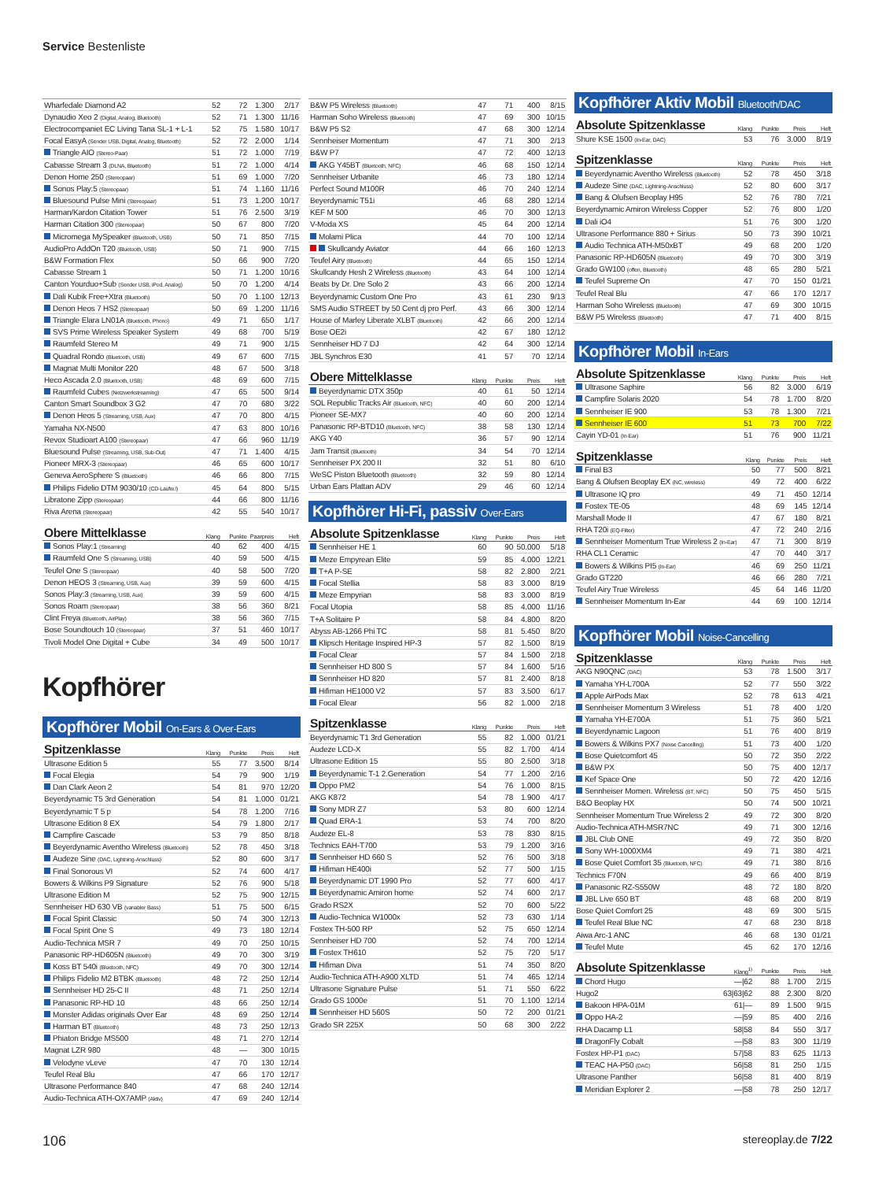Service Bestenliste
| Wharfedale Diamond A2 | 52 | 72 | 1.300 | 2/17 |
| Dynaudio Xeo 2 (Digital, Analog, Bluetooth) | 52 | 71 | 1.300 | 11/16 |
| Electrocompaniet EC Living Tana SL-1 + L-1 | 52 | 75 | 1.580 | 10/17 |
| Focal EasyA (Sender USB, Digital, Analog, Bluetooth) | 52 | 72 | 2.000 | 1/14 |
| Triangle AIO (Stereo-Paar) | 51 | 72 | 1.000 | 7/19 |
| Cabasse Stream 3 (DLNA, Bluetooth) | 51 | 72 | 1.000 | 4/14 |
| Denon Home 250 (Stereopaar) | 51 | 69 | 1.000 | 7/20 |
| Sonos Play:5 (Stereopaar) | 51 | 74 | 1.160 | 11/16 |
| Bluesound Pulse Mini (Stereopaar) | 51 | 73 | 1.200 | 10/17 |
| Harman/Kardon Citation Tower | 51 | 76 | 2.500 | 3/19 |
| Harman Citation 300 (Stereopaar) | 50 | 67 | 800 | 7/20 |
| Micromega MySpeaker (Bluetooth, USB) | 50 | 71 | 850 | 7/15 |
| AudioPro AddOn T20 (Bluetooth, USB) | 50 | 71 | 900 | 7/15 |
| B&W Formation Flex | 50 | 66 | 900 | 7/20 |
| Cabasse Stream 1 | 50 | 71 | 1.200 | 10/16 |
| Canton Yourduo+Sub (Sender USB, iPod, Analog) | 50 | 70 | 1.200 | 4/14 |
| Dali Kubik Free+Xtra (Bluetooth) | 50 | 70 | 1.100 | 12/13 |
| Denon Heos 7 HS2 (Stereopaar) | 50 | 69 | 1.200 | 11/16 |
| Triangle Elara LN01A (Bluetooth, Phono) | 49 | 71 | 650 | 1/17 |
| SVS Prime Wireless Speaker System | 49 | 68 | 700 | 5/19 |
| Raumfeld Stereo M | 49 | 71 | 900 | 1/15 |
| Quadral Rondo (Bluetooth, USB) | 49 | 67 | 600 | 7/15 |
| Magnat Multi Monitor 220 | 48 | 67 | 500 | 3/18 |
| Heco Ascada 2.0 (Bluetooth, USB) | 48 | 69 | 600 | 7/15 |
| Raumfeld Cubes (Netzwerkstreaming) | 47 | 65 | 500 | 9/14 |
| Canton Smart Soundbox 3 G2 | 47 | 70 | 680 | 3/22 |
| Denon Heos 5 (Streaming, USB, Aux) | 47 | 70 | 800 | 4/15 |
| Yamaha NX-N500 | 47 | 63 | 800 | 10/16 |
| Revox Studioart A100 (Stereopaar) | 47 | 66 | 960 | 11/19 |
| Bluesound Pulse (Streaming, USB, Sub-Out) | 47 | 71 | 1.400 | 4/15 |
| Pioneer MRX-3 (Stereopaar) | 46 | 65 | 600 | 10/17 |
| Geneva AeroSphere S (Bluetooth) | 46 | 66 | 800 | 7/15 |
| Philips Fidelio DTM 9030/10 (CD-Laufw.!) | 45 | 64 | 800 | 5/15 |
| Libratone Zipp (Stereopaar) | 44 | 66 | 800 | 11/16 |
| Riva Arena (Stereopaar) | 42 | 55 | 540 | 10/17 |
| Obere Mittelklasse | Klang | Punkte | Paarpreis | Heft |
| --- | --- | --- | --- | --- |
| Sonos Play:1 (Streaming) | 40 | 62 | 400 | 4/15 |
| Raumfeld One S (Streaming, USB) | 40 | 59 | 500 | 4/15 |
| Teufel One S (Stereopaar) | 40 | 58 | 500 | 7/20 |
| Denon HEOS 3 (Streaming, USB, Aux) | 39 | 59 | 600 | 4/15 |
| Sonos Play:3 (Streaming, USB, Aux) | 39 | 59 | 600 | 4/15 |
| Sonos Roam (Stereopaar) | 38 | 56 | 360 | 8/21 |
| Clint Freya (Bluetooth, AirPlay) | 38 | 56 | 360 | 7/15 |
| Bose Soundtouch 10 (Stereopaar) | 37 | 51 | 460 | 10/17 |
| Tivoli Model One Digital + Cube | 34 | 49 | 500 | 10/17 |
Kopfhörer
Kopfhörer Mobil On-Ears & Over-Ears
| Spitzenklasse | Klang | Punkte | Preis | Heft |
| --- | --- | --- | --- | --- |
| Ultrasone Edition 5 | 55 | 77 | 3.500 | 8/14 |
| Focal Elegia | 54 | 79 | 900 | 1/19 |
| Dan Clark Aeon 2 | 54 | 81 | 970 | 12/20 |
| Beyerdynamic T5 3rd Generation | 54 | 81 | 1.000 | 01/21 |
| Beyerdynamic T 5 p | 54 | 78 | 1.200 | 7/16 |
| Ultrasone Edition 8 EX | 54 | 79 | 1.800 | 2/17 |
| Campfire Cascade | 53 | 79 | 850 | 8/18 |
| Beyerdynamic Aventho Wireless (Bluetooth) | 52 | 78 | 450 | 3/18 |
| Audeze Sine (DAC, Lightning-Anschluss) | 52 | 80 | 600 | 3/17 |
| Final Sonorous VI | 52 | 74 | 600 | 4/17 |
| Bowers & Wilkins P9 Signature | 52 | 76 | 900 | 5/18 |
| Ultrasone Edition M | 52 | 75 | 900 | 12/15 |
| Sennheiser HD 630 VB (variabler Bass) | 51 | 75 | 500 | 6/15 |
| Focal Spirit Classic | 50 | 74 | 300 | 12/13 |
| Focal Spirit One S | 49 | 73 | 180 | 12/14 |
| Audio-Technica MSR 7 | 49 | 70 | 250 | 10/15 |
| Panasonic RP-HD605N (Bluetooth) | 49 | 70 | 300 | 3/19 |
| Koss BT 540i (Bluetooth, NFC) | 49 | 70 | 300 | 12/14 |
| Philips Fidelio M2 BTBK (Bluetooth) | 48 | 72 | 250 | 12/14 |
| Sennheiser HD 25-C II | 48 | 71 | 250 | 12/14 |
| Panasonic RP-HD 10 | 48 | 66 | 250 | 12/14 |
| Monster Adidas originals Over Ear | 48 | 69 | 250 | 12/14 |
| Harman BT (Bluetooth) | 48 | 73 | 250 | 12/13 |
| Phiaton Bridge MS500 | 48 | 71 | 270 | 12/14 |
| Magnat LZR 980 | 48 | — | 300 | 10/15 |
| Velodyne vLeve | 47 | 70 | 130 | 12/14 |
| Teufel Real Blu | 47 | 66 | 170 | 12/17 |
| Ultrasone Performance 840 | 47 | 68 | 240 | 12/14 |
| Audio-Technica ATH-OX7AMP (Aktiv) | 47 | 69 | 240 | 12/14 |
| B&W P5 Wireless (Bluetooth) | 47 | 71 | 400 | 8/15 |
| Harman Soho Wireless (Bluetooth) | 47 | 69 | 300 | 10/15 |
| B&W P5 S2 | 47 | 68 | 300 | 12/14 |
| Sennheiser Momentum | 47 | 71 | 300 | 2/13 |
| B&W P7 | 47 | 72 | 400 | 12/13 |
| AKG Y45BT (Bluetooth, NFC) | 46 | 68 | 150 | 12/14 |
| Sennheiser Urbanite | 46 | 73 | 180 | 12/14 |
| Perfect Sound M100R | 46 | 70 | 240 | 12/14 |
| Beyerdynamic T51i | 46 | 68 | 280 | 12/14 |
| KEF M 500 | 46 | 70 | 300 | 12/13 |
| V-Moda XS | 45 | 64 | 200 | 12/14 |
| Molami Plica | 44 | 70 | 100 | 12/14 |
| Skullcandy Aviator | 44 | 66 | 160 | 12/13 |
| Teufel Airy (Bluetooth) | 44 | 65 | 150 | 12/14 |
| Skullcandy Hesh 2 Wireless (Bluetooth) | 43 | 64 | 100 | 12/14 |
| Beats by Dr. Dre Solo 2 | 43 | 66 | 200 | 12/14 |
| Beyerdynamic Custom One Pro | 43 | 61 | 230 | 9/13 |
| SMS Audio STREET by 50 Cent dj pro Perf. | 43 | 66 | 300 | 12/14 |
| House of Marley Liberate XLBT (Bluetooth) | 42 | 66 | 200 | 12/14 |
| Bose OE2i | 42 | 67 | 180 | 12/12 |
| Sennheiser HD 7 DJ | 42 | 64 | 300 | 12/14 |
| JBL Synchros E30 | 41 | 57 | 70 | 12/14 |
| Obere Mittelklasse | Klang | Punkte | Preis | Heft |
| --- | --- | --- | --- | --- |
| Beyerdynamic DTX 350p | 40 | 61 | 50 | 12/14 |
| SOL Republic Tracks Air (Bluetooth, NFC) | 40 | 60 | 200 | 12/14 |
| Pioneer SE-MX7 | 40 | 60 | 200 | 12/14 |
| Panasonic RP-BTD10 (Bluetooth, NFC) | 38 | 58 | 130 | 12/14 |
| AKG Y40 | 36 | 57 | 90 | 12/14 |
| Jam Transit (Bluetooth) | 34 | 54 | 70 | 12/14 |
| Sennheiser PX 200 II | 32 | 51 | 80 | 6/10 |
| WeSC Piston Bluetooth (Bluetooth) | 32 | 59 | 80 | 12/14 |
| Urban Ears Plattan ADV | 29 | 46 | 60 | 12/14 |
Kopfhörer Hi-Fi, passiv Over-Ears
| Absolute Spitzenklasse | Klang | Punkte | Preis | Heft |
| --- | --- | --- | --- | --- |
| Sennheiser HE 1 | 60 | 90 | 50.000 | 5/18 |
| Meze Empyrean Elite | 59 | 85 | 4.000 | 12/21 |
| T+A P-SE | 58 | 82 | 2.800 | 2/21 |
| Focal Stellia | 58 | 83 | 3.000 | 8/19 |
| Meze Empyrian | 58 | 83 | 3.000 | 8/19 |
| Focal Utopia | 58 | 85 | 4.000 | 11/16 |
| T+A Solitaire P | 58 | 84 | 4.800 | 8/20 |
| Abyss AB-1266 Phi TC | 58 | 81 | 5.450 | 8/20 |
| Klipsch Heritage Inspired HP-3 | 57 | 82 | 1.500 | 8/19 |
| Focal Clear | 57 | 84 | 1.500 | 2/18 |
| Sennheiser HD 800 S | 57 | 84 | 1.600 | 5/16 |
| Sennheiser HD 820 | 57 | 81 | 2.400 | 8/18 |
| Hifiman HE1000 V2 | 57 | 83 | 3.500 | 6/17 |
| Focal Elear | 56 | 82 | 1.000 | 2/18 |
| Spitzenklasse | Klang | Punkte | Preis | Heft |
| --- | --- | --- | --- | --- |
| Beyerdynamic T1 3rd Generation | 55 | 82 | 1.000 | 01/21 |
| Audeze LCD-X | 55 | 82 | 1.700 | 4/14 |
| Ultrasone Edition 15 | 55 | 80 | 2.500 | 3/18 |
| Beyerdynamic T-1 2.Generation | 54 | 77 | 1.200 | 2/16 |
| Oppo PM2 | 54 | 76 | 1.000 | 8/15 |
| AKG K872 | 54 | 78 | 1.900 | 4/17 |
| Sony MDR Z7 | 53 | 80 | 600 | 12/14 |
| Quad ERA-1 | 53 | 74 | 700 | 8/20 |
| Audeze EL-8 | 53 | 78 | 830 | 8/15 |
| Technics EAH-T700 | 53 | 79 | 1.200 | 3/16 |
| Sennheiser HD 660 S | 52 | 76 | 500 | 3/18 |
| Hifiman HE400i | 52 | 77 | 500 | 1/15 |
| Beyerdynamic DT 1990 Pro | 52 | 77 | 600 | 4/17 |
| Beyerdynamic Amiron home | 52 | 74 | 600 | 2/17 |
| Grado RS2X | 52 | 70 | 600 | 5/22 |
| Audio-Technica W1000x | 52 | 73 | 630 | 1/14 |
| Fostex TH-500 RP | 52 | 75 | 650 | 12/14 |
| Sennheiser HD 700 | 52 | 74 | 700 | 12/14 |
| Fostex TH610 | 52 | 75 | 720 | 5/17 |
| Hifiman Diva | 51 | 74 | 350 | 8/20 |
| Audio-Technica ATH-A900 XLTD | 51 | 74 | 465 | 12/14 |
| Ultrasone Signature Pulse | 51 | 71 | 550 | 6/22 |
| Grado GS 1000e | 51 | 70 | 1.100 | 12/14 |
| Sennheiser HD 560S | 50 | 72 | 200 | 01/21 |
| Grado SR 225X | 50 | 68 | 300 | 2/22 |
Kopfhörer Aktiv Mobil Bluetooth/DAC
| Absolute Spitzenklasse | Klang | Punkte | Preis | Heft |
| --- | --- | --- | --- | --- |
| Shure KSE 1500 (In-Ear, DAC) | 53 | 76 | 3.000 | 8/19 |
| Spitzenklasse | Klang | Punkte | Preis | Heft |
| --- | --- | --- | --- | --- |
| Beyerdynamic Aventho Wireless (Bluetooth) | 52 | 78 | 450 | 3/18 |
| Audeze Sine (DAC, Lightning-Anschluss) | 52 | 80 | 600 | 3/17 |
| Bang & Olufsen Beoplay H95 | 52 | 76 | 780 | 7/21 |
| Beyerdynamic Amiron Wireless Copper | 52 | 76 | 800 | 1/20 |
| Dali iO4 | 51 | 76 | 300 | 1/20 |
| Ultrasone Performance 880 + Sirius | 50 | 73 | 390 | 10/21 |
| Audio Technica ATH-M50xBT | 49 | 68 | 200 | 1/20 |
| Panasonic RP-HD605N (Bluetooth) | 49 | 70 | 300 | 3/19 |
| Grado GW100 (offen, Bluetooth) | 48 | 65 | 280 | 5/21 |
| Teufel Supreme On | 47 | 70 | 150 | 01/21 |
| Teufel Real Blu | 47 | 66 | 170 | 12/17 |
| Harman Soho Wireless (Bluetooth) | 47 | 69 | 300 | 10/15 |
| B&W P5 Wireless (Bluetooth) | 47 | 71 | 400 | 8/15 |
Kopfhörer Mobil In-Ears
| Absolute Spitzenklasse | Klang | Punkte | Preis | Heft |
| --- | --- | --- | --- | --- |
| Ultrasone Saphire | 56 | 82 | 3.000 | 6/19 |
| Campfire Solaris 2020 | 54 | 78 | 1.700 | 8/20 |
| Sennheiser IE 900 | 53 | 78 | 1.300 | 7/21 |
| Sennheiser IE 600 | 51 | 73 | 700 | 7/22 |
| Cayin YD-01 (In-Ear) | 51 | 76 | 900 | 11/21 |
| Spitzenklasse | Klang | Punkte | Preis | Heft |
| --- | --- | --- | --- | --- |
| Final B3 | 50 | 77 | 500 | 8/21 |
| Bang & Olufsen Beoplay EX (NC, wireless) | 49 | 72 | 400 | 6/22 |
| Ultrasone IQ pro | 49 | 71 | 450 | 12/14 |
| Fostex TE-05 | 48 | 69 | 145 | 12/14 |
| Marshall Mode II | 47 | 67 | 180 | 8/21 |
| RHA T20i (EQ-Filter) | 47 | 72 | 240 | 2/16 |
| Sennheiser Momentum True Wireless 2 (In-Ear) | 47 | 71 | 300 | 8/19 |
| RHA CL1 Ceramic | 47 | 70 | 440 | 3/17 |
| Bowers & Wilkins PI5 (In-Ear) | 46 | 69 | 250 | 11/21 |
| Grado GT220 | 46 | 66 | 280 | 7/21 |
| Teufel Airy True Wireless | 45 | 64 | 146 | 11/20 |
| Sennheiser Momentum In-Ear | 44 | 69 | 100 | 12/14 |
Kopfhörer Mobil Noise-Cancelling
| Spitzenklasse | Klang | Punkte | Preis | Heft |
| --- | --- | --- | --- | --- |
| AKG N90QNC (DAC) | 53 | 78 | 1.500 | 3/17 |
| Yamaha YH-L700A | 52 | 77 | 550 | 3/22 |
| Apple AirPods Max | 52 | 78 | 613 | 4/21 |
| Sennheiser Momentum 3 Wireless | 51 | 78 | 400 | 1/20 |
| Yamaha YH-E700A | 51 | 75 | 360 | 5/21 |
| Beyerdynamic Lagoon | 51 | 76 | 400 | 8/19 |
| Bowers & Wilkins PX7 (Noise Cancelling) | 51 | 73 | 400 | 1/20 |
| Bose Quietcomfort 45 | 50 | 72 | 350 | 2/22 |
| B&W PX | 50 | 75 | 400 | 12/17 |
| Kef Space One | 50 | 72 | 420 | 12/16 |
| Sennheiser Momen. Wireless (BT, NFC) | 50 | 75 | 450 | 5/15 |
| B&O Beoplay HX | 50 | 74 | 500 | 10/21 |
| Sennheiser Momentum True Wireless 2 | 49 | 72 | 300 | 8/20 |
| Audio-Technica ATH-MSR7NC | 49 | 71 | 300 | 12/16 |
| JBL Club ONE | 49 | 72 | 350 | 8/20 |
| Sony WH-1000XM4 | 49 | 71 | 380 | 4/21 |
| Bose Quiet Comfort 35 (Bluetooth, NFC) | 49 | 71 | 380 | 8/16 |
| Technics F70N | 49 | 66 | 400 | 8/19 |
| Panasonic RZ-S550W | 48 | 72 | 180 | 8/20 |
| JBL Live 650 BT | 48 | 68 | 200 | 8/19 |
| Bose Quiet Comfort 25 | 48 | 69 | 300 | 5/15 |
| Teufel Real Blue NC | 47 | 68 | 230 | 8/18 |
| Aiwa Arc-1 ANC | 46 | 68 | 130 | 01/21 |
| Teufel Mute | 45 | 62 | 170 | 12/16 |
| Absolute Spitzenklasse | Klang<sup>1)</sup> | Punkte | Preis | Heft |
| --- | --- | --- | --- | --- |
| Chord Hugo | —/62 | 88 | 1.700 | 2/15 |
| Hugo2 | 63/63/62 | 88 | 2.300 | 8/20 |
| Bakoon HPA-01M | 61/— | 89 | 1.500 | 9/15 |
| Oppo HA-2 | —/59 | 85 | 400 | 2/16 |
| RHA Dacamp L1 | 58/58 | 84 | 550 | 3/17 |
| DragonFly Cobalt | —/58 | 83 | 300 | 11/19 |
| Fostex HP-P1 (DAC) | 57/58 | 83 | 625 | 11/13 |
| TEAC HA-P50 (DAC) | 56/58 | 81 | 250 | 1/15 |
| Ultrasone Panther | 56/58 | 81 | 400 | 8/19 |
| Meridian Explorer 2 | —/58 | 78 | 250 | 12/17 |
106 stereoplay.de 7/22